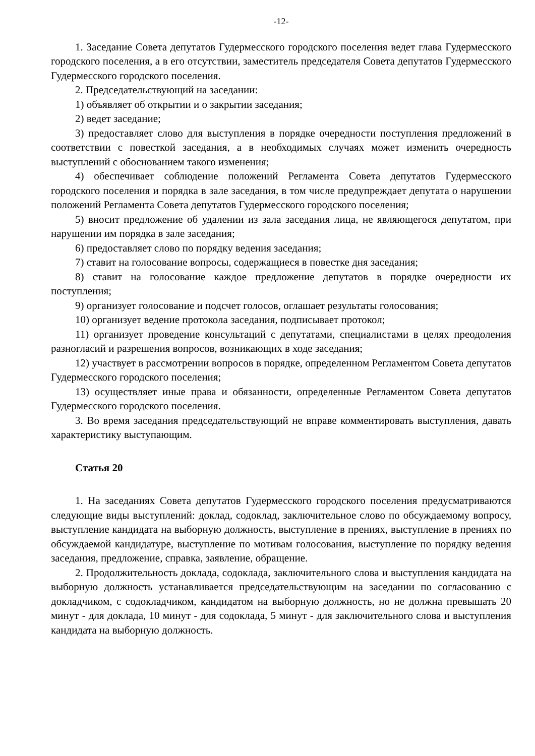-12-
1. Заседание Совета депутатов Гудермесского городского поселения ведет глава Гудермесского городского поселения, а в его отсутствии, заместитель председателя Совета депутатов Гудермесского Гудермесского городского поселения.
2. Председательствующий на заседании:
1) объявляет об открытии и о закрытии заседания;
2) ведет заседание;
3) предоставляет слово для выступления в порядке очередности поступления предложений в соответствии с повесткой заседания, а в необходимых случаях может изменить очередность выступлений с обоснованием такого изменения;
4) обеспечивает соблюдение положений Регламента Совета депутатов Гудермесского городского поселения и порядка в зале заседания, в том числе предупреждает депутата о нарушении положений Регламента Совета депутатов Гудермесского городского поселения;
5) вносит предложение об удалении из зала заседания лица, не являющегося депутатом, при нарушении им порядка в зале заседания;
6) предоставляет слово по порядку ведения заседания;
7) ставит на голосование вопросы, содержащиеся в повестке дня заседания;
8) ставит на голосование каждое предложение депутатов в порядке очередности их поступления;
9) организует голосование и подсчет голосов, оглашает результаты голосования;
10) организует ведение протокола заседания, подписывает протокол;
11) организует проведение консультаций с депутатами, специалистами в целях преодоления разногласий и разрешения вопросов, возникающих в ходе заседания;
12) участвует в рассмотрении вопросов в порядке, определенном Регламентом Совета депутатов Гудермесского городского поселения;
13) осуществляет иные права и обязанности, определенные Регламентом Совета депутатов Гудермесского городского поселения.
3. Во время заседания председательствующий не вправе комментировать выступления, давать характеристику выступающим.
Статья 20
1. На заседаниях Совета депутатов Гудермесского городского поселения предусматриваются следующие виды выступлений: доклад, содоклад, заключительное слово по обсуждаемому вопросу, выступление кандидата на выборную должность, выступление в прениях, выступление в прениях по обсуждаемой кандидатуре, выступление по мотивам голосования, выступление по порядку ведения заседания, предложение, справка, заявление, обращение.
2. Продолжительность доклада, содоклада, заключительного слова и выступления кандидата на выборную должность устанавливается председательствующим на заседании по согласованию с докладчиком, с содокладчиком, кандидатом на выборную должность, но не должна превышать 20 минут - для доклада, 10 минут - для содоклада, 5 минут - для заключительного слова и выступления кандидата на выборную должность.